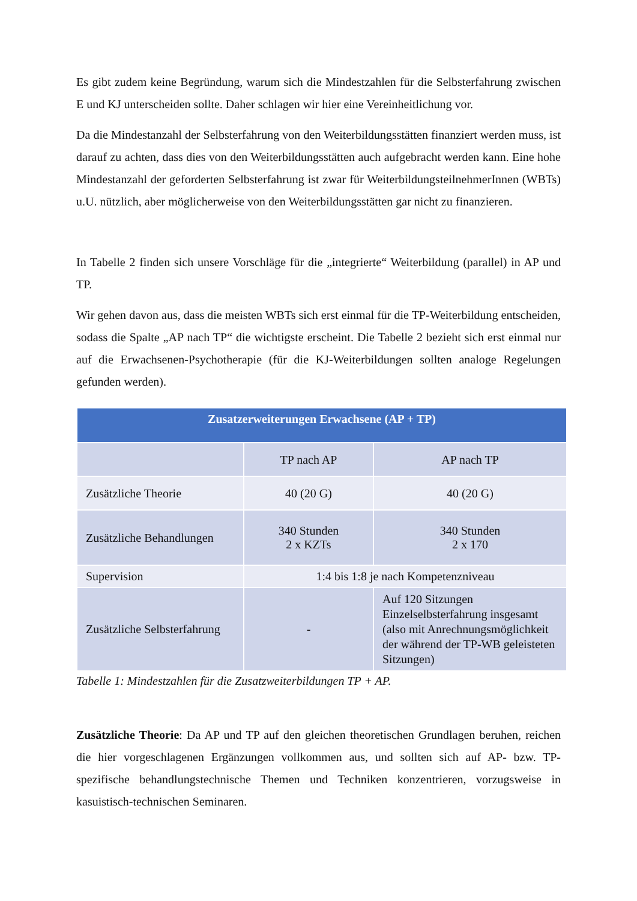Es gibt zudem keine Begründung, warum sich die Mindestzahlen für die Selbsterfahrung zwischen E und KJ unterscheiden sollte. Daher schlagen wir hier eine Vereinheitlichung vor.
Da die Mindestanzahl der Selbsterfahrung von den Weiterbildungsstätten finanziert werden muss, ist darauf zu achten, dass dies von den Weiterbildungsstätten auch aufgebracht werden kann. Eine hohe Mindestanzahl der geforderten Selbsterfahrung ist zwar für Weiterbildungsteilnehmer­Innen (WBTs) u.U. nützlich, aber möglicherweise von den Weiterbildungsstätten gar nicht zu finanzieren.
In Tabelle 2 finden sich unsere Vorschläge für die „integrierte“ Weiterbildung (parallel) in AP und TP.
Wir gehen davon aus, dass die meisten WBTs sich erst einmal für die TP-Weiterbildung entscheiden, sodass die Spalte „AP nach TP“ die wichtigste erscheint. Die Tabelle 2 bezieht sich erst einmal nur auf die Erwachsenen-Psychotherapie (für die KJ-Weiterbildungen sollten analoge Regelungen gefunden werden).
| Zusatzerweiterungen Erwachsene (AP + TP) | | |
| --- | --- | --- |
| | TP nach AP | AP nach TP |
| Zusätzliche Theorie | 40 (20 G) | 40 (20 G) |
| Zusätzliche Behandlungen | 340 Stunden 2 x KZTs | 340 Stunden 2 x 170 |
| Supervision | 1:4 bis 1:8 je nach Kompetenzniveau | |
| Zusätzliche Selbsterfahrung | - | Auf 120 Sitzungen Einzelselbsterfahrung insgesamt (also mit Anrechnungsmöglichkeit der während der TP-WB geleisteten Sitzungen) |
Tabelle 1: Mindestzahlen für die Zusatzweiterbildungen TP + AP.
Zusätzliche Theorie: Da AP und TP auf den gleichen theoretischen Grundlagen beruhen, reichen die hier vorgeschlagenen Ergänzungen vollkommen aus, und sollten sich auf AP- bzw. TP-spezifische behandlungstechnische Themen und Techniken konzentrieren, vorzugsweise in kasuistisch-technischen Seminaren.